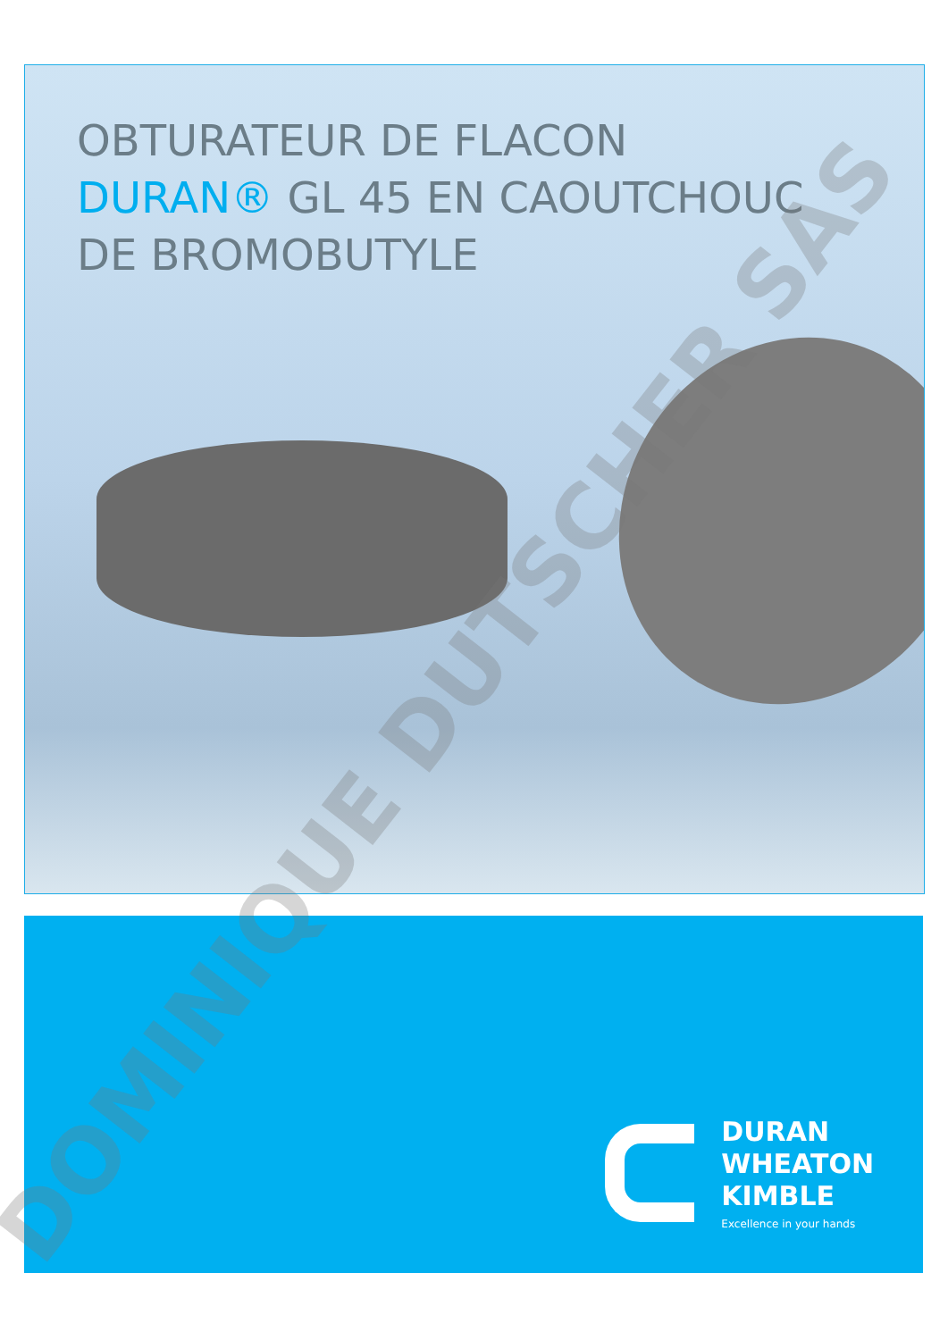OBTURATEUR DE FLACON
DURAN® GL 45 EN CAOUTCHOUC
DE BROMOBUTYLE
DURAN
WHEATON
KIMBLE
Excellence in your hands
DOMINIQUE DUTSCHER SAS